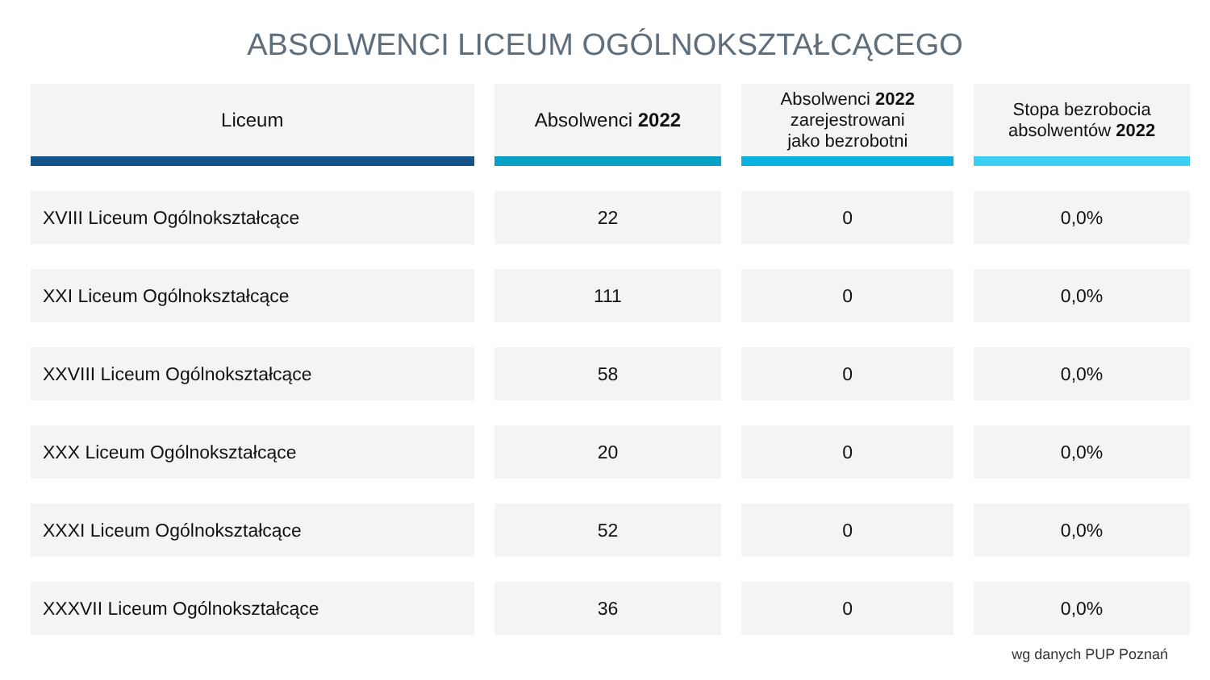ABSOLWENCI LICEUM OGÓLNOKSZTAŁCĄCEGO
| Liceum | Absolwenci 2022 | Absolwenci 2022 zarejestrowani jako bezrobotni | Stopa bezrobocia absolwentów 2022 |
| --- | --- | --- | --- |
| XVIII Liceum Ogólnokształcące | 22 | 0 | 0,0% |
| XXI Liceum Ogólnokształcące | 111 | 0 | 0,0% |
| XXVIII Liceum Ogólnokształcące | 58 | 0 | 0,0% |
| XXX Liceum Ogólnokształcące | 20 | 0 | 0,0% |
| XXXI Liceum Ogólnokształcące | 52 | 0 | 0,0% |
| XXXVII Liceum Ogólnokształcące | 36 | 0 | 0,0% |
wg danych PUP Poznań